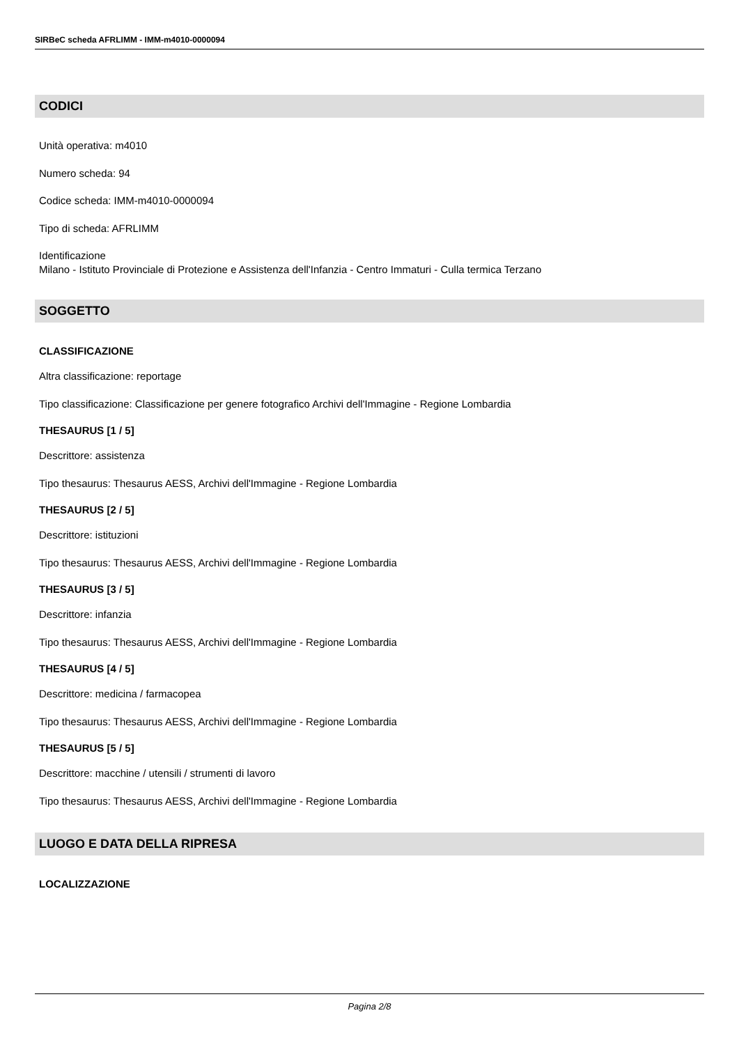SIRBeC scheda AFRLIMM - IMM-m4010-0000094
CODICI
Unità operativa: m4010
Numero scheda: 94
Codice scheda: IMM-m4010-0000094
Tipo di scheda: AFRLIMM
Identificazione
Milano - Istituto Provinciale di Protezione e Assistenza dell'Infanzia - Centro Immaturi - Culla termica Terzano
SOGGETTO
CLASSIFICAZIONE
Altra classificazione: reportage
Tipo classificazione: Classificazione per genere fotografico Archivi dell'Immagine - Regione Lombardia
THESAURUS [1 / 5]
Descrittore: assistenza
Tipo thesaurus: Thesaurus AESS, Archivi dell'Immagine - Regione Lombardia
THESAURUS [2 / 5]
Descrittore: istituzioni
Tipo thesaurus: Thesaurus AESS, Archivi dell'Immagine - Regione Lombardia
THESAURUS [3 / 5]
Descrittore: infanzia
Tipo thesaurus: Thesaurus AESS, Archivi dell'Immagine - Regione Lombardia
THESAURUS [4 / 5]
Descrittore: medicina / farmacopea
Tipo thesaurus: Thesaurus AESS, Archivi dell'Immagine - Regione Lombardia
THESAURUS [5 / 5]
Descrittore: macchine / utensili / strumenti di lavoro
Tipo thesaurus: Thesaurus AESS, Archivi dell'Immagine - Regione Lombardia
LUOGO E DATA DELLA RIPRESA
LOCALIZZAZIONE
Pagina 2/8